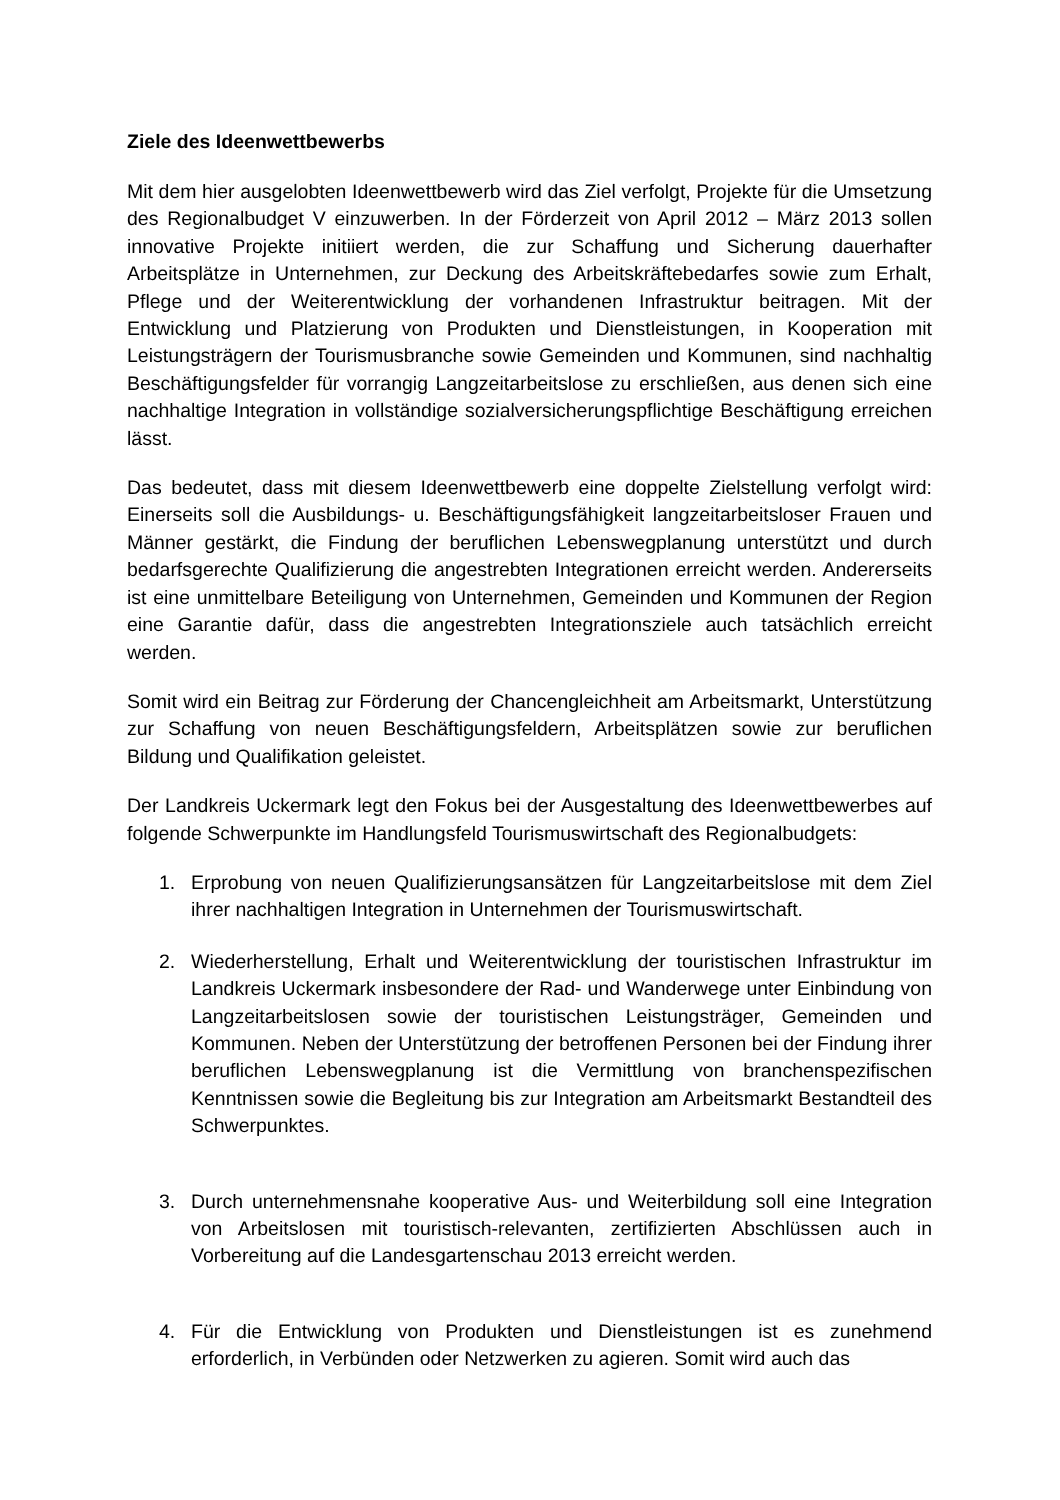Ziele des Ideenwettbewerbs
Mit dem hier ausgelobten Ideenwettbewerb wird das Ziel verfolgt, Projekte für die Umsetzung des Regionalbudget V einzuwerben. In der Förderzeit von April 2012 – März 2013 sollen innovative Projekte initiiert werden, die zur Schaffung und Sicherung dauerhafter Arbeitsplätze in Unternehmen, zur Deckung des Arbeitskräftebedarfes sowie zum Erhalt, Pflege und der Weiterentwicklung der vorhandenen Infrastruktur beitragen. Mit der Entwicklung und Platzierung von Produkten und Dienstleistungen, in Kooperation mit Leistungsträgern der Tourismusbranche sowie Gemeinden und Kommunen, sind nachhaltig Beschäftigungsfelder für vorrangig Langzeitarbeitslose zu erschließen, aus denen sich eine nachhaltige Integration in vollständige sozialversicherungspflichtige Beschäftigung erreichen lässt.
Das bedeutet, dass mit diesem Ideenwettbewerb eine doppelte Zielstellung verfolgt wird: Einerseits soll die Ausbildungs- u. Beschäftigungsfähigkeit langzeitarbeitsloser Frauen und Männer gestärkt, die Findung der beruflichen Lebenswegplanung unterstützt und durch bedarfsgerechte Qualifizierung die angestrebten Integrationen erreicht werden. Andererseits ist eine unmittelbare Beteiligung von Unternehmen, Gemeinden und Kommunen der Region eine Garantie dafür, dass die angestrebten Integrationsziele auch tatsächlich erreicht werden.
Somit wird ein Beitrag zur Förderung der Chancengleichheit am Arbeitsmarkt, Unterstützung zur Schaffung von neuen Beschäftigungsfeldern, Arbeitsplätzen sowie zur beruflichen Bildung und Qualifikation geleistet.
Der Landkreis Uckermark legt den Fokus bei der Ausgestaltung des Ideenwettbewerbes auf folgende Schwerpunkte im Handlungsfeld Tourismuswirtschaft des Regionalbudgets:
1. Erprobung von neuen Qualifizierungsansätzen für Langzeitarbeitslose mit dem Ziel ihrer nachhaltigen Integration in Unternehmen der Tourismuswirtschaft.
2. Wiederherstellung, Erhalt und Weiterentwicklung der touristischen Infrastruktur im Landkreis Uckermark insbesondere der Rad- und Wanderwege unter Einbindung von Langzeitarbeitslosen sowie der touristischen Leistungsträger, Gemeinden und Kommunen. Neben der Unterstützung der betroffenen Personen bei der Findung ihrer beruflichen Lebenswegplanung ist die Vermittlung von branchenspezifischen Kenntnissen sowie die Begleitung bis zur Integration am Arbeitsmarkt Bestandteil des Schwerpunktes.
3. Durch unternehmensnahe kooperative Aus- und Weiterbildung soll eine Integration von Arbeitslosen mit touristisch-relevanten, zertifizierten Abschlüssen auch in Vorbereitung auf die Landesgartenschau 2013 erreicht werden.
4. Für die Entwicklung von Produkten und Dienstleistungen ist es zunehmend erforderlich, in Verbünden oder Netzwerken zu agieren. Somit wird auch das